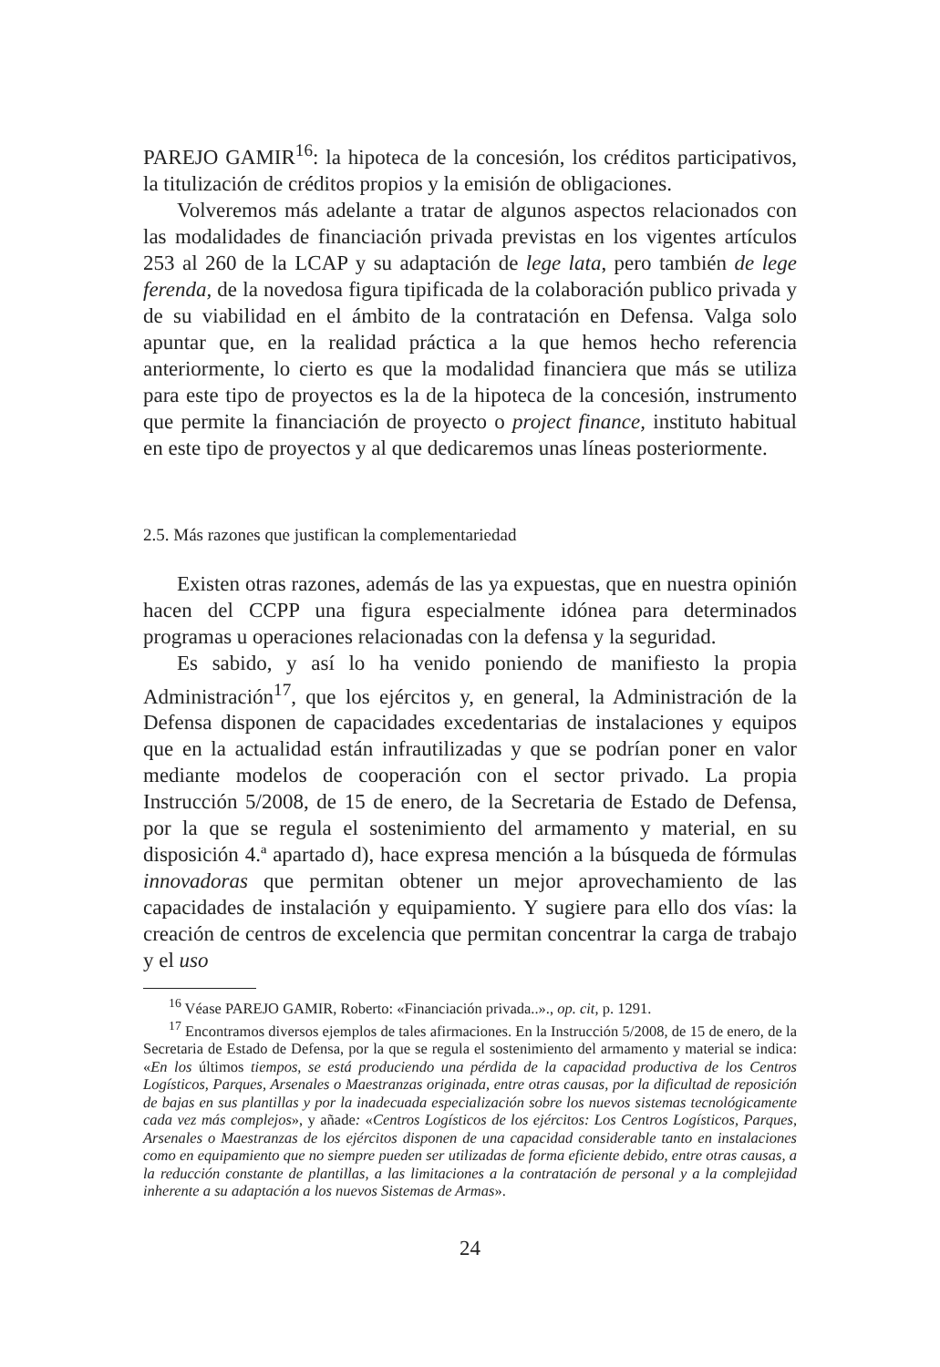PAREJO GAMIR<sup>16</sup>: la hipoteca de la concesión, los créditos participativos, la titulización de créditos propios y la emisión de obligaciones.
Volveremos más adelante a tratar de algunos aspectos relacionados con las modalidades de financiación privada previstas en los vigentes artículos 253 al 260 de la LCAP y su adaptación de lege lata, pero también de lege ferenda, de la novedosa figura tipificada de la colaboración publico privada y de su viabilidad en el ámbito de la contratación en Defensa. Valga solo apuntar que, en la realidad práctica a la que hemos hecho referencia anteriormente, lo cierto es que la modalidad financiera que más se utiliza para este tipo de proyectos es la de la hipoteca de la concesión, instrumento que permite la financiación de proyecto o project finance, instituto habitual en este tipo de proyectos y al que dedicaremos unas líneas posteriormente.
2.5. Más razones que justifican la complementariedad
Existen otras razones, además de las ya expuestas, que en nuestra opinión hacen del CCPP una figura especialmente idónea para determinados programas u operaciones relacionadas con la defensa y la seguridad.
Es sabido, y así lo ha venido poniendo de manifiesto la propia Administración<sup>17</sup>, que los ejércitos y, en general, la Administración de la Defensa disponen de capacidades excedentarias de instalaciones y equipos que en la actualidad están infrautilizadas y que se podrían poner en valor mediante modelos de cooperación con el sector privado. La propia Instrucción 5/2008, de 15 de enero, de la Secretaria de Estado de Defensa, por la que se regula el sostenimiento del armamento y material, en su disposición 4.ª apartado d), hace expresa mención a la búsqueda de fórmulas innovadoras que permitan obtener un mejor aprovechamiento de las capacidades de instalación y equipamiento. Y sugiere para ello dos vías: la creación de centros de excelencia que permitan concentrar la carga de trabajo y el uso
<sup>16</sup> Véase PAREJO GAMIR, Roberto: «Financiación privada..»., op. cit, p. 1291.
<sup>17</sup> Encontramos diversos ejemplos de tales afirmaciones. En la Instrucción 5/2008, de 15 de enero, de la Secretaria de Estado de Defensa, por la que se regula el sostenimiento del armamento y material se indica: «En los últimos tiempos, se está produciendo una pérdida de la capacidad productiva de los Centros Logísticos, Parques, Arsenales o Maestranzas originada, entre otras causas, por la dificultad de reposición de bajas en sus plantillas y por la inadecuada especialización sobre los nuevos sistemas tecnológicamente cada vez más complejos», y añade: «Centros Logísticos de los ejércitos: Los Centros Logísticos, Parques, Arsenales o Maestranzas de los ejércitos disponen de una capacidad considerable tanto en instalaciones como en equipamiento que no siempre pueden ser utilizadas de forma eficiente debido, entre otras causas, a la reducción constante de plantillas, a las limitaciones a la contratación de personal y a la complejidad inherente a su adaptación a los nuevos Sistemas de Armas».
24